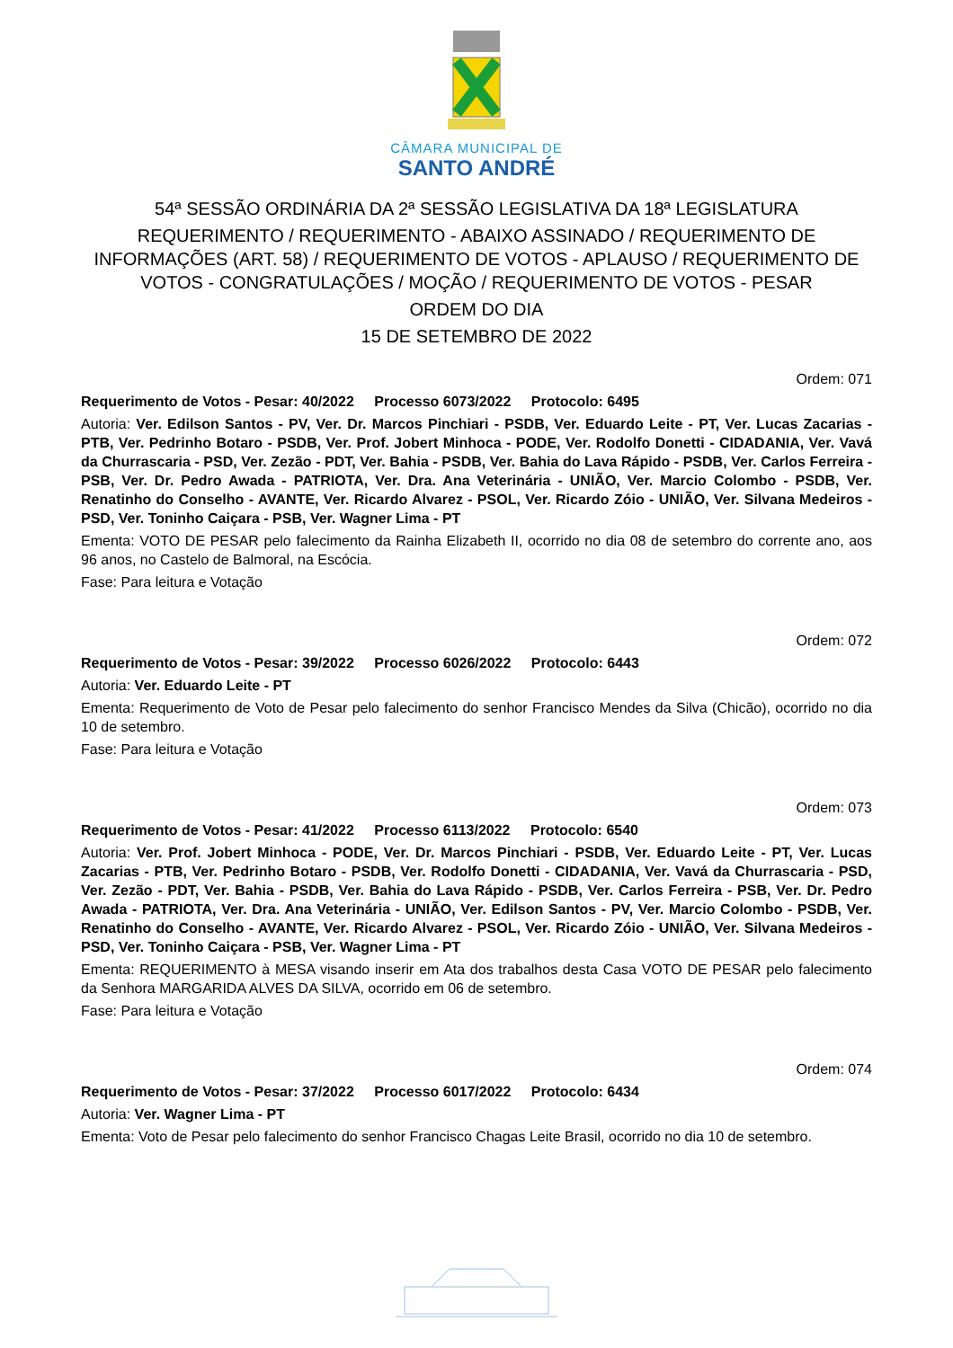CÂMARA MUNICIPAL DE
SANTO ANDRÉ
54ª SESSÃO ORDINÁRIA DA 2ª SESSÃO LEGISLATIVA DA 18ª LEGISLATURA
REQUERIMENTO / REQUERIMENTO - ABAIXO ASSINADO / REQUERIMENTO DE INFORMAÇÕES (ART. 58) / REQUERIMENTO DE VOTOS - APLAUSO / REQUERIMENTO DE VOTOS - CONGRATULAÇÕES / MOÇÃO / REQUERIMENTO DE VOTOS - PESAR
ORDEM DO DIA
15 DE SETEMBRO DE 2022
Ordem: 071
Requerimento de Votos - Pesar: 40/2022 Processo 6073/2022 Protocolo: 6495
Autoria: Ver. Edilson Santos - PV, Ver. Dr. Marcos Pinchiari - PSDB, Ver. Eduardo Leite - PT, Ver. Lucas Zacarias - PTB, Ver. Pedrinho Botaro - PSDB, Ver. Prof. Jobert Minhoca - PODE, Ver. Rodolfo Donetti - CIDADANIA, Ver. Vavá da Churrascaria - PSD, Ver. Zezão - PDT, Ver. Bahia - PSDB, Ver. Bahia do Lava Rápido - PSDB, Ver. Carlos Ferreira - PSB, Ver. Dr. Pedro Awada - PATRIOTA, Ver. Dra. Ana Veterinária - UNIÃO, Ver. Marcio Colombo - PSDB, Ver. Renatinho do Conselho - AVANTE, Ver. Ricardo Alvarez - PSOL, Ver. Ricardo Zóio - UNIÃO, Ver. Silvana Medeiros - PSD, Ver. Toninho Caiçara - PSB, Ver. Wagner Lima - PT
Ementa: VOTO DE PESAR pelo falecimento da Rainha Elizabeth II, ocorrido no dia 08 de setembro do corrente ano, aos 96 anos, no Castelo de Balmoral, na Escócia.
Fase: Para leitura e Votação
Ordem: 072
Requerimento de Votos - Pesar: 39/2022 Processo 6026/2022 Protocolo: 6443
Autoria: Ver. Eduardo Leite - PT
Ementa: Requerimento de Voto de Pesar pelo falecimento do senhor Francisco Mendes da Silva (Chicão), ocorrido no dia 10 de setembro.
Fase: Para leitura e Votação
Ordem: 073
Requerimento de Votos - Pesar: 41/2022 Processo 6113/2022 Protocolo: 6540
Autoria: Ver. Prof. Jobert Minhoca - PODE, Ver. Dr. Marcos Pinchiari - PSDB, Ver. Eduardo Leite - PT, Ver. Lucas Zacarias - PTB, Ver. Pedrinho Botaro - PSDB, Ver. Rodolfo Donetti - CIDADANIA, Ver. Vavá da Churrascaria - PSD, Ver. Zezão - PDT, Ver. Bahia - PSDB, Ver. Bahia do Lava Rápido - PSDB, Ver. Carlos Ferreira - PSB, Ver. Dr. Pedro Awada - PATRIOTA, Ver. Dra. Ana Veterinária - UNIÃO, Ver. Edilson Santos - PV, Ver. Marcio Colombo - PSDB, Ver. Renatinho do Conselho - AVANTE, Ver. Ricardo Alvarez - PSOL, Ver. Ricardo Zóio - UNIÃO, Ver. Silvana Medeiros - PSD, Ver. Toninho Caiçara - PSB, Ver. Wagner Lima - PT
Ementa: REQUERIMENTO à MESA visando inserir em Ata dos trabalhos desta Casa VOTO DE PESAR pelo falecimento da Senhora MARGARIDA ALVES DA SILVA, ocorrido em 06 de setembro.
Fase: Para leitura e Votação
Ordem: 074
Requerimento de Votos - Pesar: 37/2022 Processo 6017/2022 Protocolo: 6434
Autoria: Ver. Wagner Lima - PT
Ementa: Voto de Pesar pelo falecimento do senhor Francisco Chagas Leite Brasil, ocorrido no dia 10 de setembro.